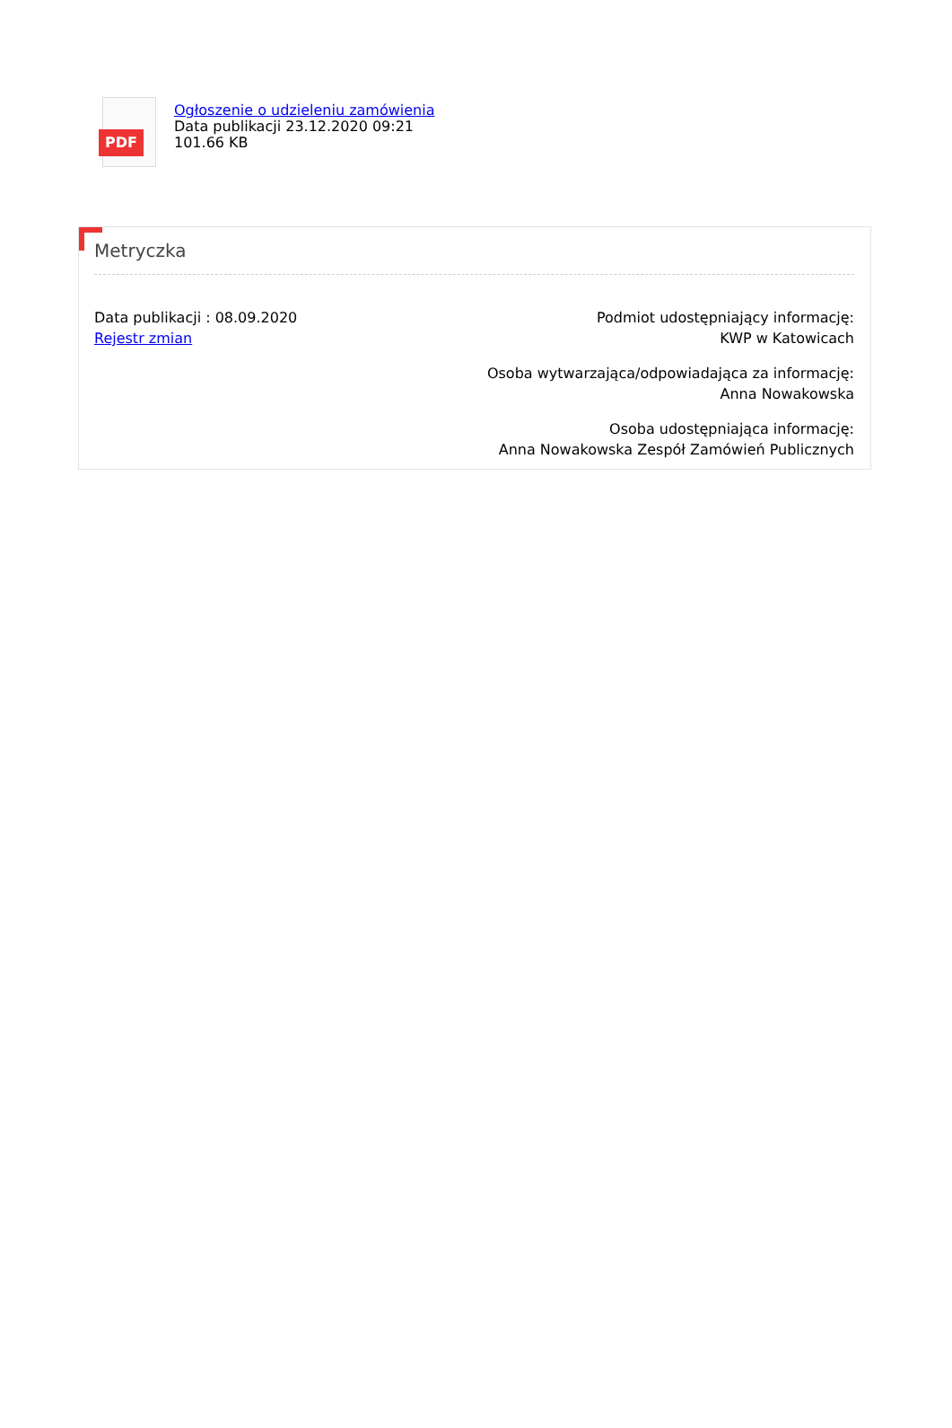PDF
Ogłoszenie o udzieleniu zamówienia
Data publikacji 23.12.2020 09:21
101.66 KB
Metryczka
Data publikacji : 08.09.2020
Rejestr zmian
Podmiot udostępniający informację:
KWP w Katowicach
Osoba wytwarzająca/odpowiadająca za informację:
Anna Nowakowska
Osoba udostępniająca informację:
Anna Nowakowska Zespół Zamówień Publicznych